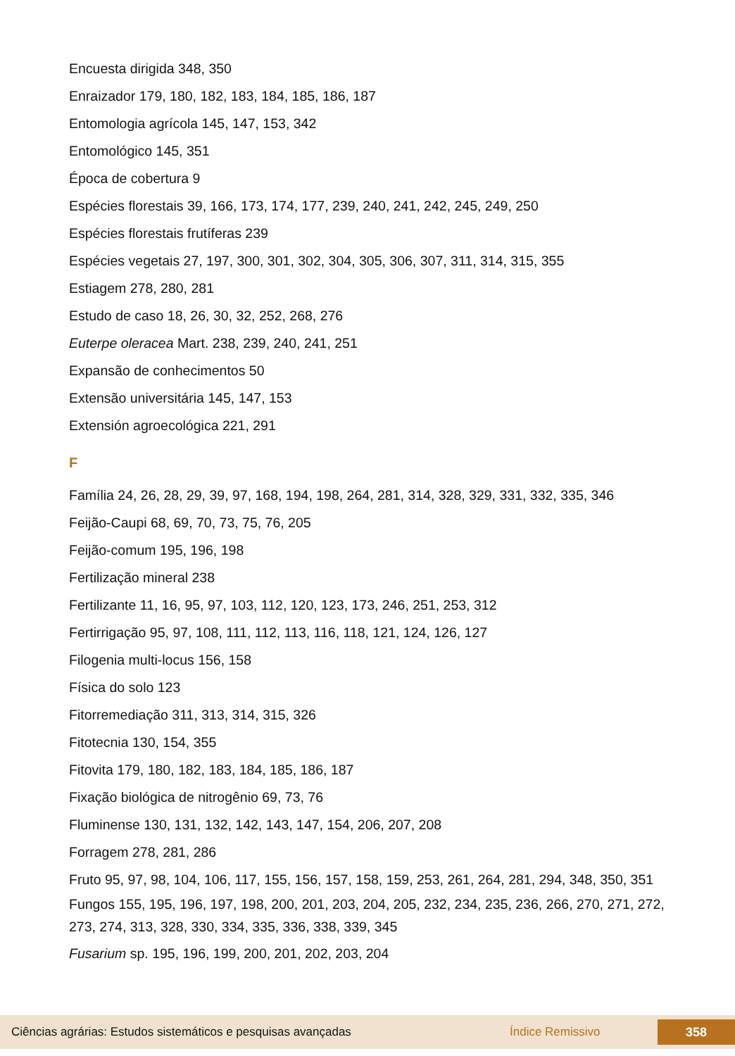Encuesta dirigida 348, 350
Enraizador 179, 180, 182, 183, 184, 185, 186, 187
Entomologia agrícola 145, 147, 153, 342
Entomológico 145, 351
Época de cobertura 9
Espécies florestais 39, 166, 173, 174, 177, 239, 240, 241, 242, 245, 249, 250
Espécies florestais frutíferas 239
Espécies vegetais 27, 197, 300, 301, 302, 304, 305, 306, 307, 311, 314, 315, 355
Estiagem 278, 280, 281
Estudo de caso 18, 26, 30, 32, 252, 268, 276
Euterpe oleracea Mart. 238, 239, 240, 241, 251
Expansão de conhecimentos 50
Extensão universitária 145, 147, 153
Extensión agroecológica 221, 291
F
Família 24, 26, 28, 29, 39, 97, 168, 194, 198, 264, 281, 314, 328, 329, 331, 332, 335, 346
Feijão-Caupi 68, 69, 70, 73, 75, 76, 205
Feijão-comum 195, 196, 198
Fertilização mineral 238
Fertilizante 11, 16, 95, 97, 103, 112, 120, 123, 173, 246, 251, 253, 312
Fertirrigação 95, 97, 108, 111, 112, 113, 116, 118, 121, 124, 126, 127
Filogenia multi-locus 156, 158
Física do solo 123
Fitorremediação 311, 313, 314, 315, 326
Fitotecnia 130, 154, 355
Fitovita 179, 180, 182, 183, 184, 185, 186, 187
Fixação biológica de nitrogênio 69, 73, 76
Fluminense 130, 131, 132, 142, 143, 147, 154, 206, 207, 208
Forragem 278, 281, 286
Fruto 95, 97, 98, 104, 106, 117, 155, 156, 157, 158, 159, 253, 261, 264, 281, 294, 348, 350, 351
Fungos 155, 195, 196, 197, 198, 200, 201, 203, 204, 205, 232, 234, 235, 236, 266, 270, 271, 272, 273, 274, 313, 328, 330, 334, 335, 336, 338, 339, 345
Fusarium sp. 195, 196, 199, 200, 201, 202, 203, 204
Ciências agrárias: Estudos sistemáticos e pesquisas avançadas Índice Remissivo 358